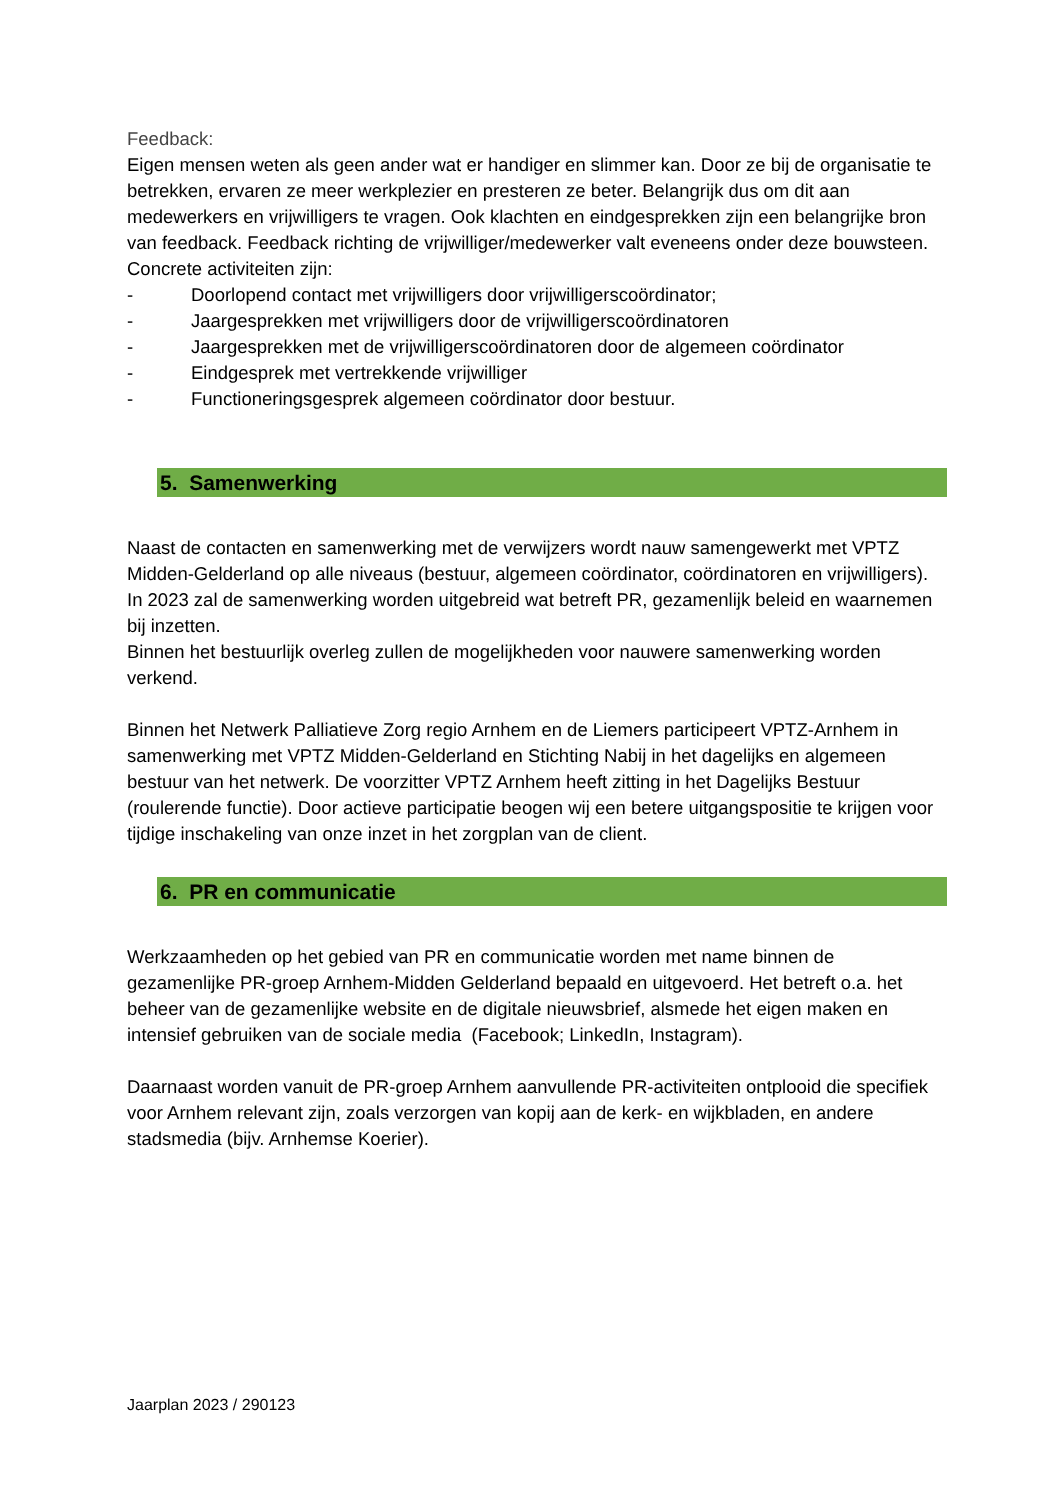Feedback:
Eigen mensen weten als geen ander wat er handiger en slimmer kan. Door ze bij de organisatie te betrekken, ervaren ze meer werkplezier en presteren ze beter. Belangrijk dus om dit aan medewerkers en vrijwilligers te vragen. Ook klachten en eindgesprekken zijn een belangrijke bron van feedback. Feedback richting de vrijwilliger/medewerker valt eveneens onder deze bouwsteen. Concrete activiteiten zijn:
- Doorlopend contact met vrijwilligers door vrijwilligerscoördinator;
- Jaargesprekken met vrijwilligers door de vrijwilligerscoördinatoren
- Jaargesprekken met de vrijwilligerscoördinatoren door de algemeen coördinator
- Eindgesprek met vertrekkende vrijwilliger
- Functioneringsgesprek algemeen coördinator door bestuur.
5. Samenwerking
Naast de contacten en samenwerking met de verwijzers wordt nauw samengewerkt met VPTZ Midden-Gelderland op alle niveaus (bestuur, algemeen coördinator, coördinatoren en vrijwilligers).
In 2023 zal de samenwerking worden uitgebreid wat betreft PR, gezamenlijk beleid en waarnemen bij inzetten.
Binnen het bestuurlijk overleg zullen de mogelijkheden voor nauwere samenwerking worden verkend.
Binnen het Netwerk Palliatieve Zorg regio Arnhem en de Liemers participeert VPTZ-Arnhem in samenwerking met VPTZ Midden-Gelderland en Stichting Nabij in het dagelijks en algemeen bestuur van het netwerk. De voorzitter VPTZ Arnhem heeft zitting in het Dagelijks Bestuur (roulerende functie). Door actieve participatie beogen wij een betere uitgangspositie te krijgen voor tijdige inschakeling van onze inzet in het zorgplan van de client.
6. PR en communicatie
Werkzaamheden op het gebied van PR en communicatie worden met name binnen de gezamenlijke PR-groep Arnhem-Midden Gelderland bepaald en uitgevoerd. Het betreft o.a. het beheer van de gezamenlijke website en de digitale nieuwsbrief, alsmede het eigen maken en intensief gebruiken van de sociale media (Facebook; LinkedIn, Instagram).
Daarnaast worden vanuit de PR-groep Arnhem aanvullende PR-activiteiten ontplooid die specifiek voor Arnhem relevant zijn, zoals verzorgen van kopij aan de kerk- en wijkbladen, en andere stadsmedia (bijv. Arnhemse Koerier).
Jaarplan 2023 / 290123